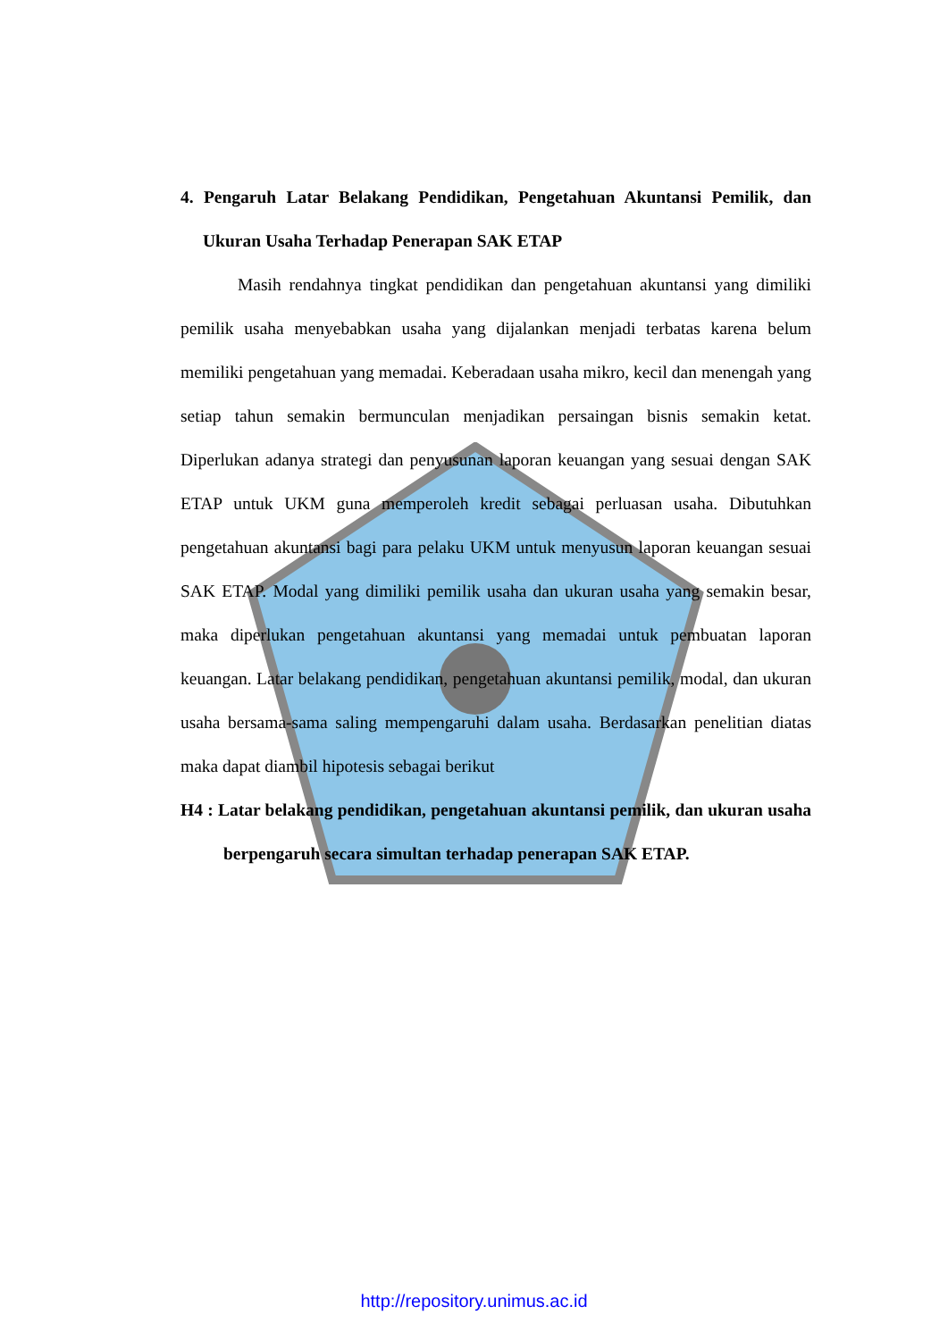4. Pengaruh Latar Belakang Pendidikan, Pengetahuan Akuntansi Pemilik, dan Ukuran Usaha Terhadap Penerapan SAK ETAP
Masih rendahnya tingkat pendidikan dan pengetahuan akuntansi yang dimiliki pemilik usaha menyebabkan usaha yang dijalankan menjadi terbatas karena belum memiliki pengetahuan yang memadai. Keberadaan usaha mikro, kecil dan menengah yang setiap tahun semakin bermunculan menjadikan persaingan bisnis semakin ketat. Diperlukan adanya strategi dan penyusunan laporan keuangan yang sesuai dengan SAK ETAP untuk UKM guna memperoleh kredit sebagai perluasan usaha. Dibutuhkan pengetahuan akuntansi bagi para pelaku UKM untuk menyusun laporan keuangan sesuai SAK ETAP. Modal yang dimiliki pemilik usaha dan ukuran usaha yang semakin besar, maka diperlukan pengetahuan akuntansi yang memadai untuk pembuatan laporan keuangan. Latar belakang pendidikan, pengetahuan akuntansi pemilik, modal, dan ukuran usaha bersama-sama saling mempengaruhi dalam usaha. Berdasarkan penelitian diatas maka dapat diambil hipotesis sebagai berikut
H4 : Latar belakang pendidikan, pengetahuan akuntansi pemilik, dan ukuran usaha berpengaruh secara simultan terhadap penerapan SAK ETAP.
http://repository.unimus.ac.id